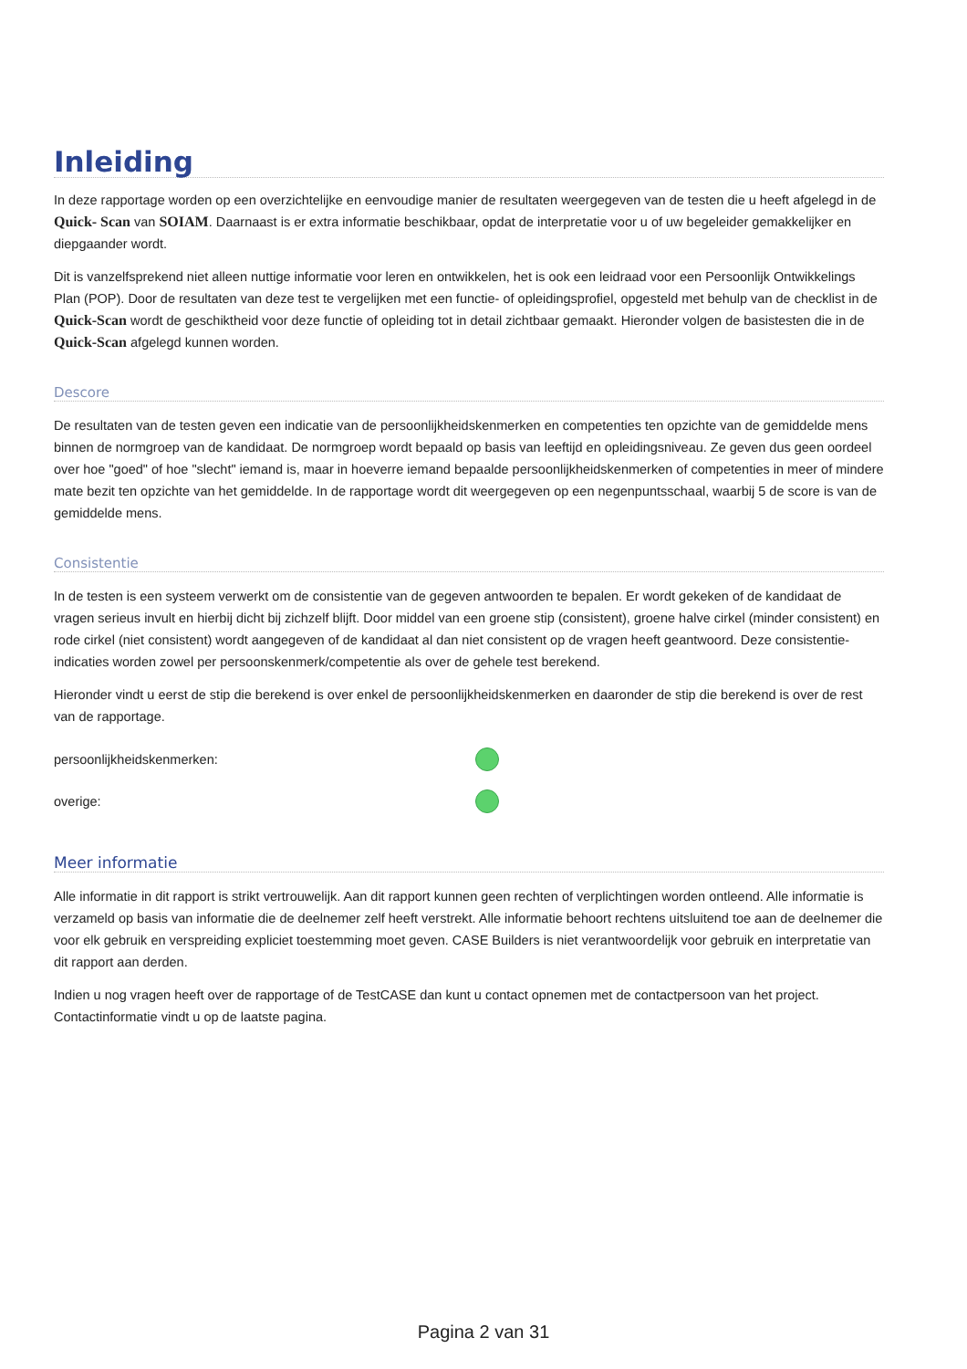Inleiding
In deze rapportage worden op een overzichtelijke en eenvoudige manier de resultaten weergegeven van de testen die u heeft afgelegd in de Quick- Scan van SOIAM. Daarnaast is er extra informatie beschikbaar, opdat de interpretatie voor u of uw begeleider gemakkelijker en diepgaander wordt.
Dit is vanzelfsprekend niet alleen nuttige informatie voor leren en ontwikkelen, het is ook een leidraad voor een Persoonlijk Ontwikkelings Plan (POP). Door de resultaten van deze test te vergelijken met een functie- of opleidingsprofiel, opgesteld met behulp van de checklist in de Quick-Scan wordt de geschiktheid voor deze functie of opleiding tot in detail zichtbaar gemaakt. Hieronder volgen de basistesten die in de Quick-Scan afgelegd kunnen worden.
Descore
De resultaten van de testen geven een indicatie van de persoonlijkheidskenmerken en competenties ten opzichte van de gemiddelde mens binnen de normgroep van de kandidaat. De normgroep wordt bepaald op basis van leeftijd en opleidingsniveau. Ze geven dus geen oordeel over hoe "goed" of hoe "slecht" iemand is, maar in hoeverre iemand bepaalde persoonlijkheidskenmerken of competenties in meer of mindere mate bezit ten opzichte van het gemiddelde. In de rapportage wordt dit weergegeven op een negenpuntsschaal, waarbij 5 de score is van de gemiddelde mens.
Consistentie
In de testen is een systeem verwerkt om de consistentie van de gegeven antwoorden te bepalen. Er wordt gekeken of de kandidaat de vragen serieus invult en hierbij dicht bij zichzelf blijft. Door middel van een groene stip (consistent), groene halve cirkel (minder consistent) en rode cirkel (niet consistent) wordt aangegeven of de kandidaat al dan niet consistent op de vragen heeft geantwoord. Deze consistentie-indicaties worden zowel per persoonskenmerk/competentie als over de gehele test berekend.
Hieronder vindt u eerst de stip die berekend is over enkel de persoonlijkheidskenmerken en daaronder de stip die berekend is over de rest van de rapportage.
persoonlijkheidskenmerken:
overige:
Meer informatie
Alle informatie in dit rapport is strikt vertrouwelijk. Aan dit rapport kunnen geen rechten of verplichtingen worden ontleend. Alle informatie is verzameld op basis van informatie die de deelnemer zelf heeft verstrekt. Alle informatie behoort rechtens uitsluitend toe aan de deelnemer die voor elk gebruik en verspreiding expliciet toestemming moet geven. CASE Builders is niet verantwoordelijk voor gebruik en interpretatie van dit rapport aan derden.
Indien u nog vragen heeft over de rapportage of de TestCASE dan kunt u contact opnemen met de contactpersoon van het project. Contactinformatie vindt u op de laatste pagina.
Pagina 2 van 31